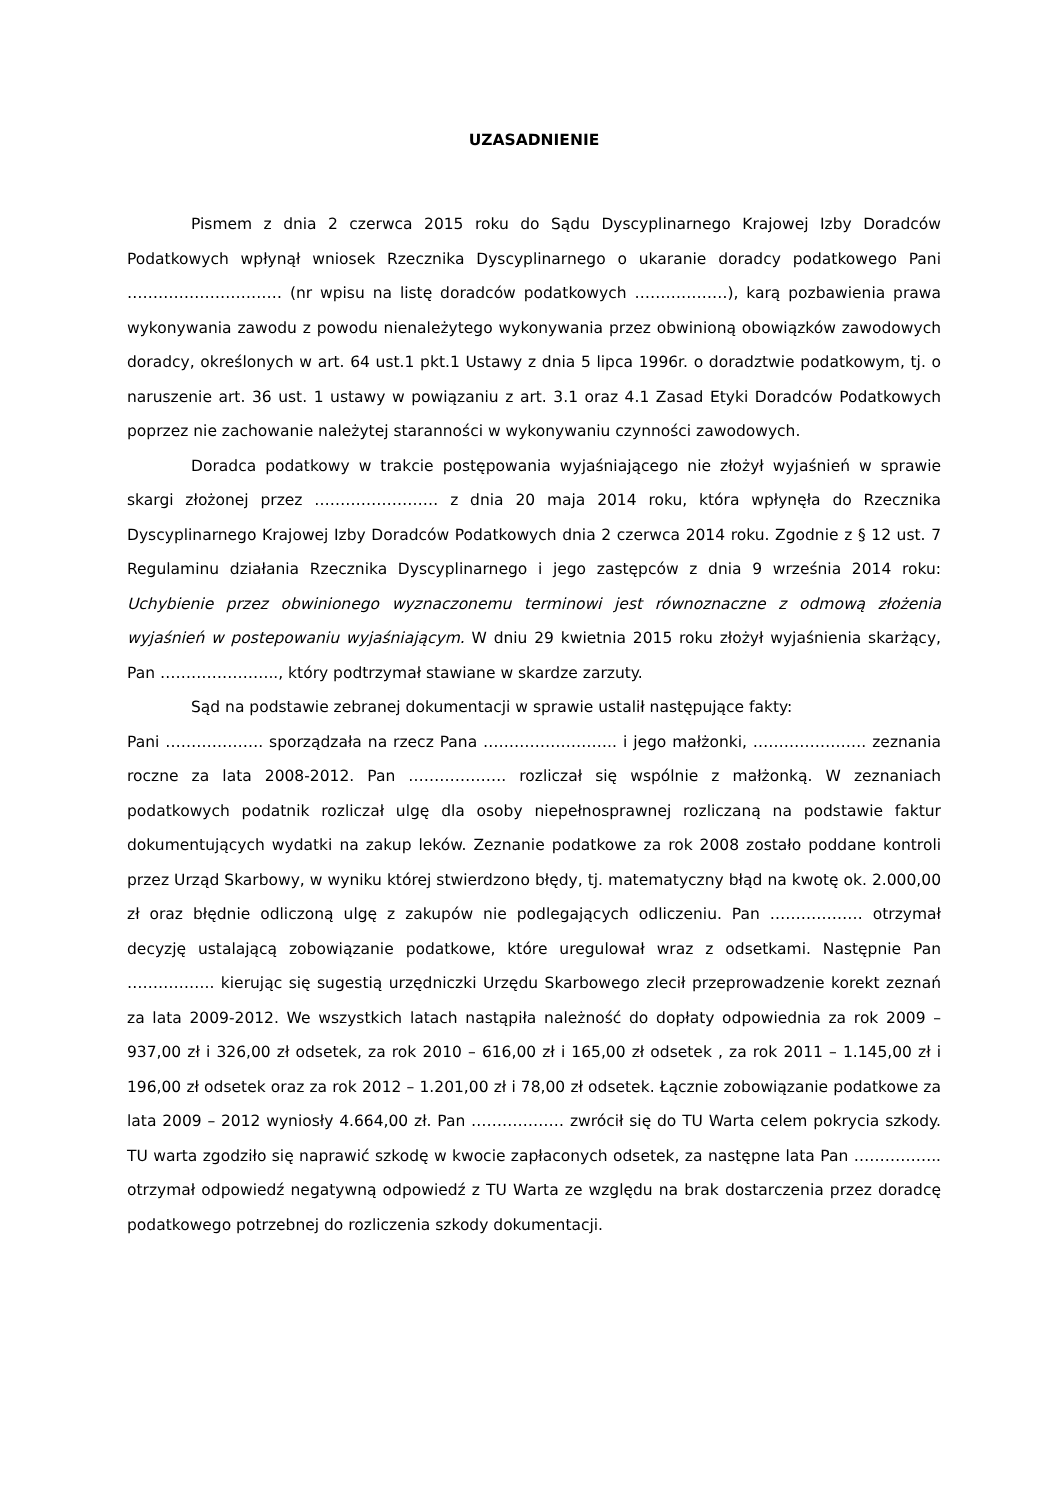UZASADNIENIE
Pismem z dnia 2 czerwca 2015 roku do Sądu Dyscyplinarnego Krajowej Izby Doradców Podatkowych wpłynął wniosek Rzecznika Dyscyplinarnego o ukaranie doradcy podatkowego Pani ………………………… (nr wpisu na listę doradców podatkowych ………………), karą pozbawienia prawa wykonywania zawodu z powodu nienależytego wykonywania przez obwinioną obowiązków zawodowych doradcy, określonych w art. 64 ust.1 pkt.1 Ustawy z dnia 5 lipca 1996r. o doradztwie podatkowym, tj. o naruszenie art. 36 ust. 1 ustawy w powiązaniu z art. 3.1 oraz 4.1 Zasad Etyki Doradców Podatkowych poprzez nie zachowanie należytej staranności w wykonywaniu czynności zawodowych.
Doradca podatkowy w trakcie postępowania wyjaśniającego nie złożył wyjaśnień w sprawie skargi złożonej przez …………………… z dnia 20 maja 2014 roku, która wpłynęła do Rzecznika Dyscyplinarnego Krajowej Izby Doradców Podatkowych dnia 2 czerwca 2014 roku. Zgodnie z § 12 ust. 7 Regulaminu działania Rzecznika Dyscyplinarnego i jego zastępców z dnia 9 września 2014 roku: Uchybienie przez obwinionego wyznaczonemu terminowi jest równoznaczne z odmową złożenia wyjaśnień w postepowaniu wyjaśniającym. W dniu 29 kwietnia 2015 roku złożył wyjaśnienia skarżący, Pan ………………….., który podtrzymał stawiane w skardze zarzuty.
Sąd na podstawie zebranej dokumentacji w sprawie ustalił następujące fakty:
Pani ………………. sporządzała na rzecz Pana …………………….. i jego małżonki, …………………. zeznania roczne za lata 2008-2012. Pan ………………. rozliczał się wspólnie z małżonką. W zeznaniach podatkowych podatnik rozliczał ulgę dla osoby niepełnosprawnej rozliczaną na podstawie faktur dokumentujących wydatki na zakup leków. Zeznanie podatkowe za rok 2008 zostało poddane kontroli przez Urząd Skarbowy, w wyniku której stwierdzono błędy, tj. matematyczny błąd na kwotę ok. 2.000,00 zł oraz błędnie odliczoną ulgę z zakupów nie podlegających odliczeniu. Pan ……………… otrzymał decyzję ustalającą zobowiązanie podatkowe, które uregulował wraz z odsetkami. Następnie Pan …………….. kierując się sugestią urzędniczki Urzędu Skarbowego zlecił przeprowadzenie korekt zeznań za lata 2009-2012. We wszystkich latach nastąpiła należność do dopłaty odpowiednia za rok 2009 – 937,00 zł i 326,00 zł odsetek, za rok 2010 – 616,00 zł i 165,00 zł odsetek , za rok 2011 – 1.145,00 zł i 196,00 zł odsetek oraz za rok 2012 – 1.201,00 zł i 78,00 zł odsetek. Łącznie zobowiązanie podatkowe za lata 2009 – 2012 wyniosły 4.664,00 zł. Pan ……………… zwrócił się do TU Warta celem pokrycia szkody. TU warta zgodziło się naprawić szkodę w kwocie zapłaconych odsetek, za następne lata Pan …………….. otrzymał odpowiedź negatywną odpowiedź z TU Warta ze względu na brak dostarczenia przez doradcę podatkowego potrzebnej do rozliczenia szkody dokumentacji.